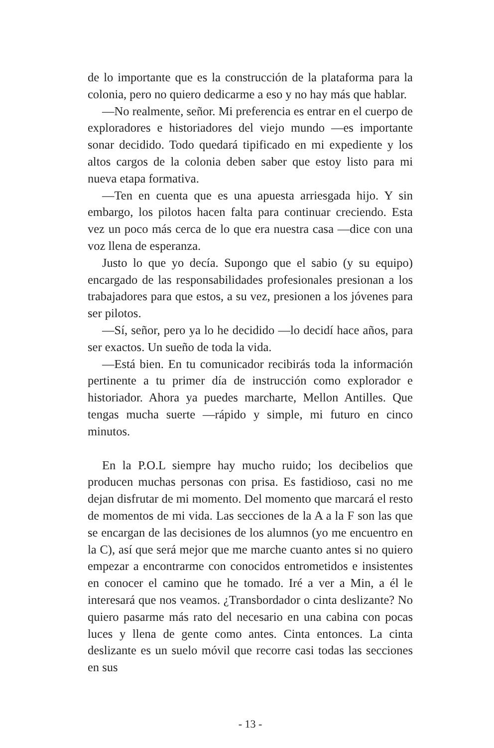de lo importante que es la construcción de la plataforma para la colonia, pero no quiero dedicarme a eso y no hay más que hablar.
—No realmente, señor. Mi preferencia es entrar en el cuerpo de exploradores e historiadores del viejo mundo —es importante sonar decidido. Todo quedará tipificado en mi expediente y los altos cargos de la colonia deben saber que estoy listo para mi nueva etapa formativa.
—Ten en cuenta que es una apuesta arriesgada hijo. Y sin embargo, los pilotos hacen falta para continuar creciendo. Esta vez un poco más cerca de lo que era nuestra casa —dice con una voz llena de esperanza.
Justo lo que yo decía. Supongo que el sabio (y su equipo) encargado de las responsabilidades profesionales presionan a los trabajadores para que estos, a su vez, presionen a los jóvenes para ser pilotos.
—Sí, señor, pero ya lo he decidido —lo decidí hace años, para ser exactos. Un sueño de toda la vida.
—Está bien. En tu comunicador recibirás toda la información pertinente a tu primer día de instrucción como explorador e historiador. Ahora ya puedes marcharte, Mellon Antilles. Que tengas mucha suerte —rápido y simple, mi futuro en cinco minutos.
En la P.O.L siempre hay mucho ruido; los decibelios que producen muchas personas con prisa. Es fastidioso, casi no me dejan disfrutar de mi momento. Del momento que marcará el resto de momentos de mi vida. Las secciones de la A a la F son las que se encargan de las decisiones de los alumnos (yo me encuentro en la C), así que será mejor que me marche cuanto antes si no quiero empezar a encontrarme con conocidos entrometidos e insistentes en conocer el camino que he tomado. Iré a ver a Min, a él le interesará que nos veamos. ¿Transbordador o cinta deslizante? No quiero pasarme más rato del necesario en una cabina con pocas luces y llena de gente como antes. Cinta entonces. La cinta deslizante es un suelo móvil que recorre casi todas las secciones en sus
- 13 -